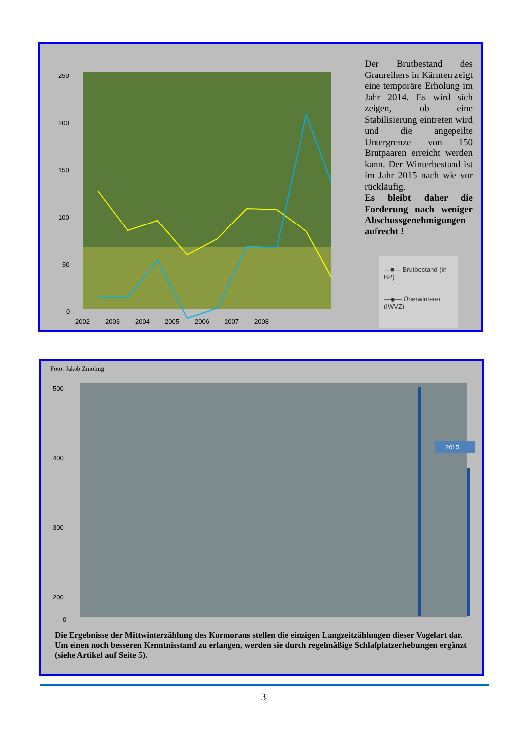250
200
150
100
50
0
2002
2003
2004
2005
2006
2007
2008
Der Brutbestand des Graureihers in Kärnten zeigt eine temporäre Erholung im Jahr 2014. Es wird sich zeigen, ob eine Stabilisierung eintreten wird und die angepeilte Untergrenze von 150 Brutpaaren erreicht werden kann. Der Winterbestand ist im Jahr 2015 nach wie vor rückläufig.
Es bleibt daher die Forderung nach weniger Abschussgenehmigungen aufrecht !
—■— Brutbestand (in BP)
—◆— Überwinterer (IWVZ)
Foto: Jakob Zmölnig
500
400
300
200
0
2015
Die Ergebnisse der Mittwinterzählung des Kormorans stellen die einzigen Langzeitzählungen dieser Vogelart dar. Um einen noch besseren Kenntnisstand zu erlangen, werden sie durch regelmäßige Schlafplatzerhebungen ergänzt (siehe Artikel auf Seite 5).
3